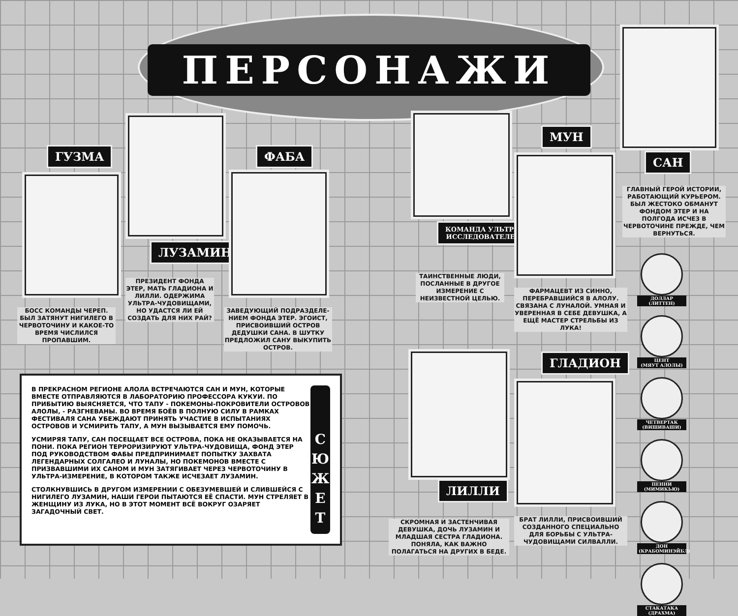ПЕРСОНАЖИ
ГУЗМА
БОСС КОМАНДЫ ЧЕРЕП. БЫЛ ЗАТЯНУТ НИГИЛЕГО В ЧЕРВОТОЧИНУ И КАКОЕ-ТО ВРЕМЯ ЧИСЛИЛСЯ ПРОПАВШИМ.
ЛУЗАМИН
ПРЕЗИДЕНТ ФОНДА ЭТЕР, МАТЬ ГЛАДИОНА И ЛИЛЛИ. ОДЕРЖИМА УЛЬТРА-ЧУДОВИЩАМИ, НО УДАСТСЯ ЛИ ЕЙ СОЗДАТЬ ДЛЯ НИХ РАЙ?
ФАБА
ЗАВЕДУЮЩИЙ ПОДРАЗДЕЛЕ-НИЕМ ФОНДА ЭТЕР. ЭГОИСТ, ПРИСВОИВШИЙ ОСТРОВ ДЕДУШКИ САНА. В ШУТКУ ПРЕДЛОЖИЛ САНУ ВЫКУПИТЬ ОСТРОВ.
КОМАНДА УЛЬТРА-
ИССЛЕДОВАТЕЛЕЙ
ТАИНСТВЕННЫЕ ЛЮДИ, ПОСЛАННЫЕ В ДРУГОЕ ИЗМЕРЕНИЕ С НЕИЗВЕСТНОЙ ЦЕЛЬЮ.
МУН
ФАРМАЦЕВТ ИЗ СИННО, ПЕРЕБРАВШИЙСЯ В АЛОЛУ. СВЯЗАНА С ЛУНАЛОЙ. УМНАЯ И УВЕРЕННАЯ В СЕБЕ ДЕВУШКА, А ЕЩЁ МАСТЕР СТРЕЛЬБЫ ИЗ ЛУКА!
САН
ГЛАВНЫЙ ГЕРОЙ ИСТОРИИ, РАБОТАЮЩИЙ КУРЬЕРОМ. БЫЛ ЖЕСТОКО ОБМАНУТ ФОНДОМ ЭТЕР И НА ПОЛГОДА ИСЧЕЗ В ЧЕРВОТОЧИНЕ ПРЕЖДЕ, ЧЕМ ВЕРНУТЬСЯ.
ДОЛЛАР
(ЛИТТЕН)
ЦЕНТ
(МЯУТ АЛОЛЫ)
ЧЕТВЕРТАК
(ВИШИВАШИ)
ПЕННИ
(МИМИКЬЮ)
ДОН
(КРАБОМИНЭЙБЛ)
СТАКАТАКА
(ДРАХМА)
В ПРЕКРАСНОМ РЕГИОНЕ АЛОЛА ВСТРЕЧАЮТСЯ САН И МУН, КОТОРЫЕ ВМЕСТЕ ОТПРАВЛЯЮТСЯ В ЛАБОРАТОРИЮ ПРОФЕССОРА КУКУИ. ПО ПРИБЫТИЮ ВЫЯСНЯЕТСЯ, ЧТО ТАПУ - ПОКЕМОНЫ-ПОКРОВИТЕЛИ ОСТРОВОВ АЛОЛЫ, - РАЗГНЕВАНЫ. ВО ВРЕМЯ БОЁВ В ПОЛНУЮ СИЛУ В РАМКАХ ФЕСТИВАЛЯ САНА УБЕЖДАЮТ ПРИНЯТЬ УЧАСТИЕ В ИСПЫТАНИЯХ ОСТРОВОВ И УСМИРИТЬ ТАПУ, А МУН ВЫЗЫВАЕТСЯ ЕМУ ПОМОЧЬ.
УСМИРЯЯ ТАПУ, САН ПОСЕЩАЕТ ВСЕ ОСТРОВА, ПОКА НЕ ОКАЗЫВАЕТСЯ НА ПОНИ. ПОКА РЕГИОН ТЕРРОРИЗИРУЮТ УЛЬТРА-ЧУДОВИЩА, ФОНД ЭТЕР ПОД РУКОВОДСТВОМ ФАБЫ ПРЕДПРИНИМАЕТ ПОПЫТКУ ЗАХВАТА ЛЕГЕНДАРНЫХ СОЛГАЛЕО И ЛУНАЛЫ, НО ПОКЕМОНОВ ВМЕСТЕ С ПРИЗВАВШИМИ ИХ САНОМ И МУН ЗАТЯГИВАЕТ ЧЕРЕЗ ЧЕРВОТОЧИНУ В УЛЬТРА-ИЗМЕРЕНИЕ, В КОТОРОМ ТАКЖЕ ИСЧЕЗАЕТ ЛУЗАМИН.
СТОЛКНУВШИСЬ В ДРУГОМ ИЗМЕРЕНИИ С ОБЕЗУМЕВШЕЙ И СЛИВШЕЙСЯ С НИГИЛЕГО ЛУЗАМИН, НАШИ ГЕРОИ ПЫТАЮТСЯ ЕЁ СПАСТИ. МУН СТРЕЛЯЕТ В ЖЕНЩИНУ ИЗ ЛУКА, НО В ЭТОТ МОМЕНТ ВСЁ ВОКРУГ ОЗАРЯЕТ ЗАГАДОЧНЫЙ СВЕТ.
С
Ю
Ж
Е
Т
ЛИЛЛИ
СКРОМНАЯ И ЗАСТЕНЧИВАЯ ДЕВУШКА, ДОЧЬ ЛУЗАМИН И МЛАДШАЯ СЕСТРА ГЛАДИОНА. ПОНЯЛА, КАК ВАЖНО ПОЛАГАТЬСЯ НА ДРУГИХ В БЕДЕ.
ГЛАДИОН
БРАТ ЛИЛЛИ, ПРИСВОИВШИЙ СОЗДАННОГО СПЕЦИАЛЬНО ДЛЯ БОРЬБЫ С УЛЬТРА-ЧУДОВИЩАМИ СИЛВАЛЛИ.